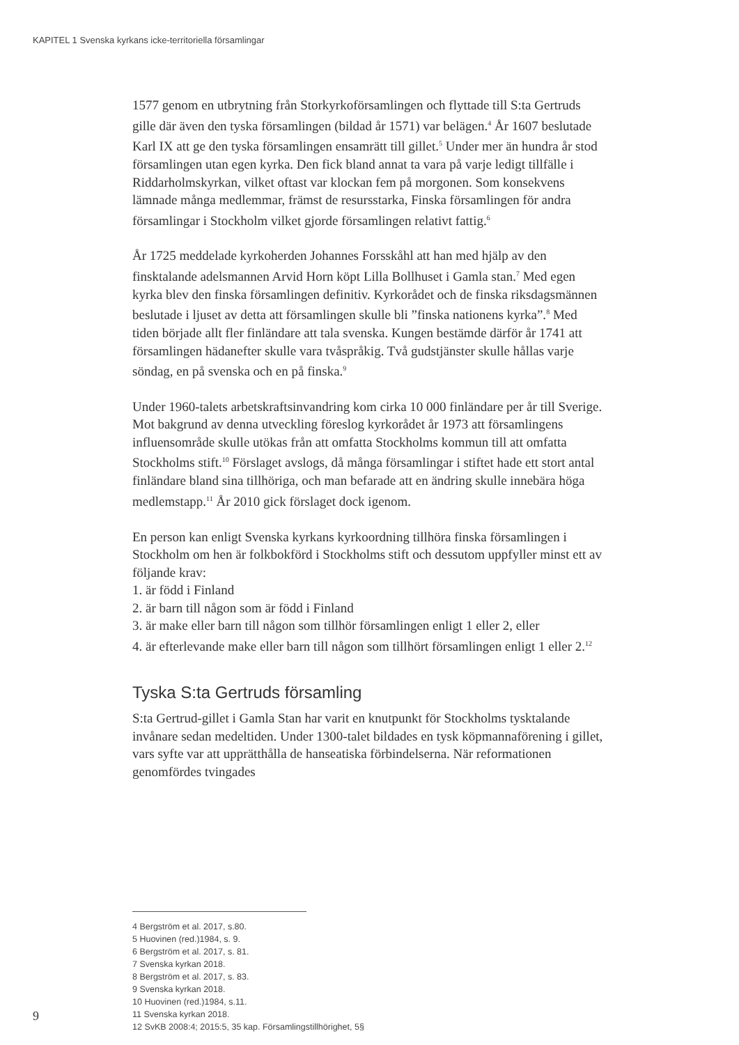KAPITEL 1 Svenska kyrkans icke-territoriella församlingar
1577 genom en utbrytning från Storkyrkoförsamlingen och flyttade till S:ta Gertruds gille där även den tyska församlingen (bildad år 1571) var belägen.<sup>4</sup> År 1607 beslutade Karl IX att ge den tyska församlingen ensamrätt till gillet.<sup>5</sup> Under mer än hundra år stod församlingen utan egen kyrka. Den fick bland annat ta vara på varje ledigt tillfälle i Riddarholmskyrkan, vilket oftast var klockan fem på morgonen. Som konsekvens lämnade många medlemmar, främst de resursstarka, Finska församlingen för andra församlingar i Stockholm vilket gjorde församlingen relativt fattig.<sup>6</sup>
År 1725 meddelade kyrkoherden Johannes Forsskåhl att han med hjälp av den finsktalande adelsmannen Arvid Horn köpt Lilla Bollhuset i Gamla stan.<sup>7</sup> Med egen kyrka blev den finska församlingen definitiv. Kyrkorådet och de finska riksdagsmännen beslutade i ljuset av detta att församlingen skulle bli ”finska nationens kyrka”.<sup>8</sup> Med tiden började allt fler finländare att tala svenska. Kungen bestämde därför år 1741 att församlingen hädanefter skulle vara tvåspråkig. Två gudstjänster skulle hållas varje söndag, en på svenska och en på finska.<sup>9</sup>
Under 1960-talets arbetskraftsinvandring kom cirka 10 000 finländare per år till Sverige. Mot bakgrund av denna utveckling föreslog kyrkorådet år 1973 att församlingens influensområde skulle utökas från att omfatta Stockholms kommun till att omfatta Stockholms stift.<sup>10</sup> Förslaget avslogs, då många församlingar i stiftet hade ett stort antal finländare bland sina tillhöriga, och man befarade att en ändring skulle innebära höga medlemstapp.<sup>11</sup> År 2010 gick förslaget dock igenom.
En person kan enligt Svenska kyrkans kyrkoordning tillhöra finska församlingen i Stockholm om hen är folkbokförd i Stockholms stift och dessutom uppfyller minst ett av följande krav:
1. är född i Finland
2. är barn till någon som är född i Finland
3. är make eller barn till någon som tillhör församlingen enligt 1 eller 2, eller
4. är efterlevande make eller barn till någon som tillhört församlingen enligt 1 eller 2.<sup>12</sup>
Tyska S:ta Gertruds församling
S:ta Gertrud-gillet i Gamla Stan har varit en knutpunkt för Stockholms tysktalande invånare sedan medeltiden. Under 1300-talet bildades en tysk köpmannaförening i gillet, vars syfte var att upprätthålla de hanseatiska förbindelserna. När reformationen genomfördes tvingades
4 Bergström et al. 2017, s.80.
5 Huovinen (red.)1984, s. 9.
6 Bergström et al. 2017, s. 81.
7 Svenska kyrkan 2018.
8 Bergström et al. 2017, s. 83.
9 Svenska kyrkan 2018.
10 Huovinen (red.)1984, s.11.
11 Svenska kyrkan 2018.
12 SvKB 2008:4; 2015:5, 35 kap. Församlingstillhörighet, 5§
9